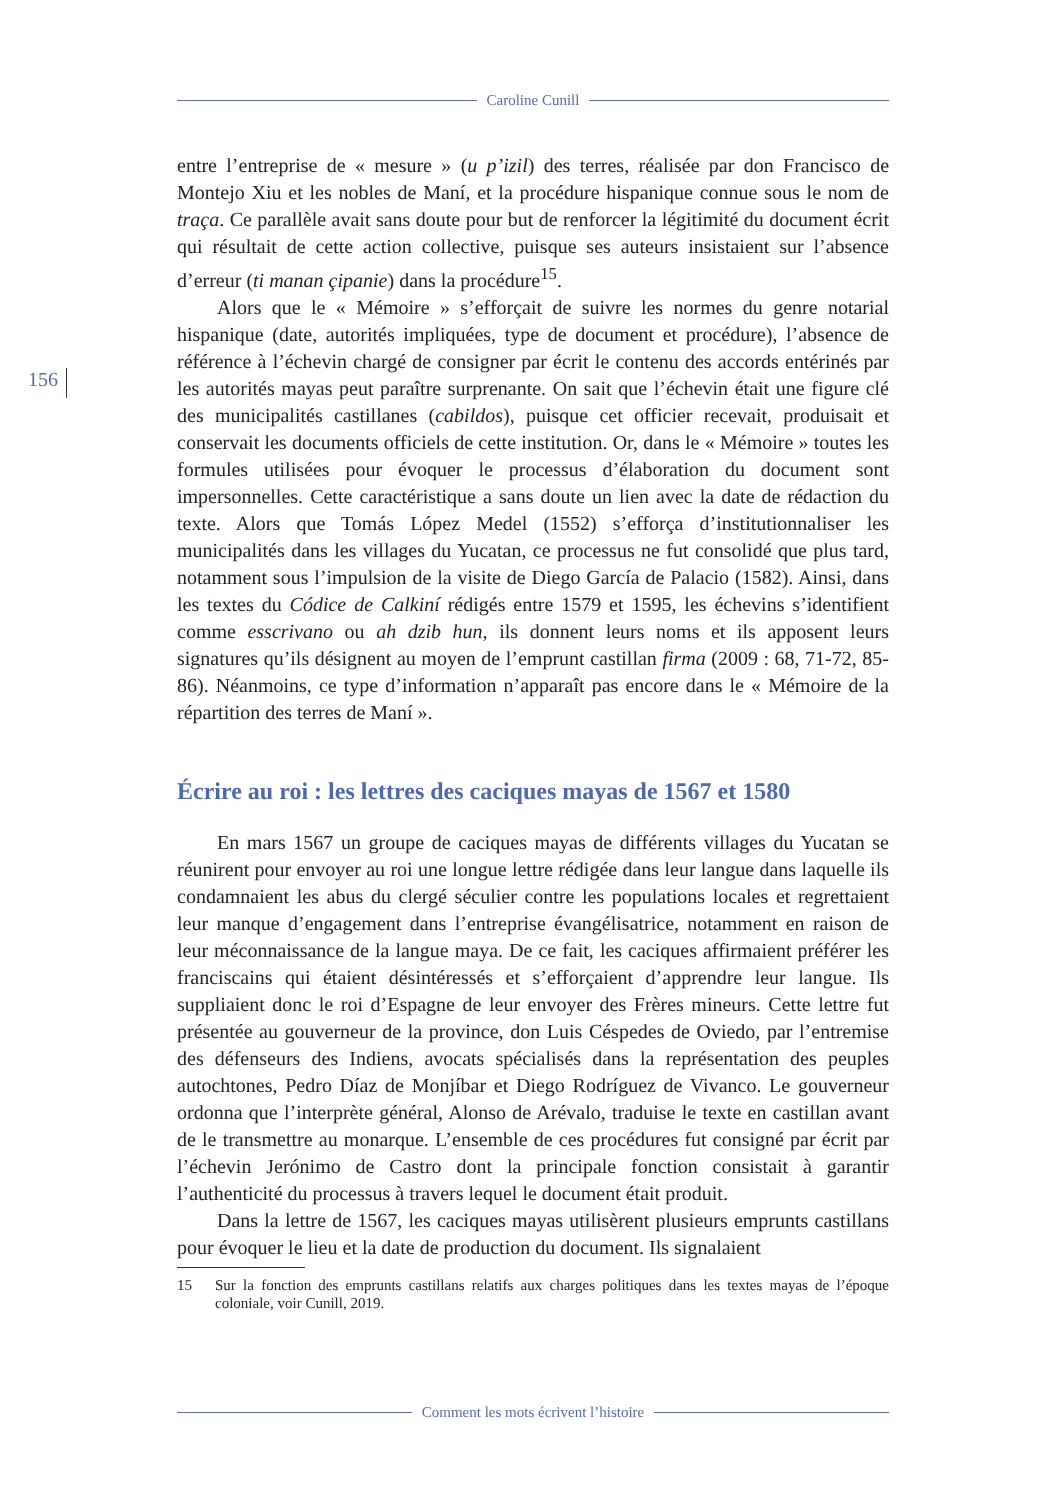Caroline Cunill
156
entre l’entreprise de « mesure » (u p’izil) des terres, réalisée par don Francisco de Montejo Xiu et les nobles de Maní, et la procédure hispanique connue sous le nom de traça. Ce parallèle avait sans doute pour but de renforcer la légitimité du document écrit qui résultait de cette action collective, puisque ses auteurs insistaient sur l’absence d’erreur (ti manan çipanie) dans la procédure<sup>15</sup>.
Alors que le « Mémoire » s’efforçait de suivre les normes du genre notarial hispanique (date, autorités impliquées, type de document et procédure), l’absence de référence à l’échevin chargé de consigner par écrit le contenu des accords entérinés par les autorités mayas peut paraître surprenante. On sait que l’échevin était une figure clé des municipalités castillanes (cabildos), puisque cet officier recevait, produisait et conservait les documents officiels de cette institution. Or, dans le « Mémoire » toutes les formules utilisées pour évoquer le processus d’élaboration du document sont impersonnelles. Cette caractéristique a sans doute un lien avec la date de rédaction du texte. Alors que Tomás López Medel (1552) s’efforça d’institutionnaliser les municipalités dans les villages du Yucatan, ce processus ne fut consolidé que plus tard, notamment sous l’impulsion de la visite de Diego García de Palacio (1582). Ainsi, dans les textes du Códice de Calkiní rédigés entre 1579 et 1595, les échevins s’identifient comme esscrivano ou ah dzib hun, ils donnent leurs noms et ils apposent leurs signatures qu’ils désignent au moyen de l’emprunt castillan firma (2009 : 68, 71-72, 85-86). Néanmoins, ce type d’information n’apparaît pas encore dans le « Mémoire de la répartition des terres de Maní ».
Écrire au roi : les lettres des caciques mayas de 1567 et 1580
En mars 1567 un groupe de caciques mayas de différents villages du Yucatan se réunirent pour envoyer au roi une longue lettre rédigée dans leur langue dans laquelle ils condamnaient les abus du clergé séculier contre les populations locales et regrettaient leur manque d’engagement dans l’entreprise évangélisatrice, notamment en raison de leur méconnaissance de la langue maya. De ce fait, les caciques affirmaient préférer les franciscains qui étaient désintéressés et s’efforçaient d’apprendre leur langue. Ils suppliaient donc le roi d’Espagne de leur envoyer des Frères mineurs. Cette lettre fut présentée au gouverneur de la province, don Luis Céspedes de Oviedo, par l’entremise des défenseurs des Indiens, avocats spécialisés dans la représentation des peuples autochtones, Pedro Díaz de Monjíbar et Diego Rodríguez de Vivanco. Le gouverneur ordonna que l’interprète général, Alonso de Arévalo, traduise le texte en castillan avant de le transmettre au monarque. L’ensemble de ces procédures fut consigné par écrit par l’échevin Jerónimo de Castro dont la principale fonction consistait à garantir l’authenticité du processus à travers lequel le document était produit.
Dans la lettre de 1567, les caciques mayas utilisèrent plusieurs emprunts castillans pour évoquer le lieu et la date de production du document. Ils signalaient
15 Sur la fonction des emprunts castillans relatifs aux charges politiques dans les textes mayas de l’époque coloniale, voir Cunill, 2019.
Comment les mots écrivent l’histoire